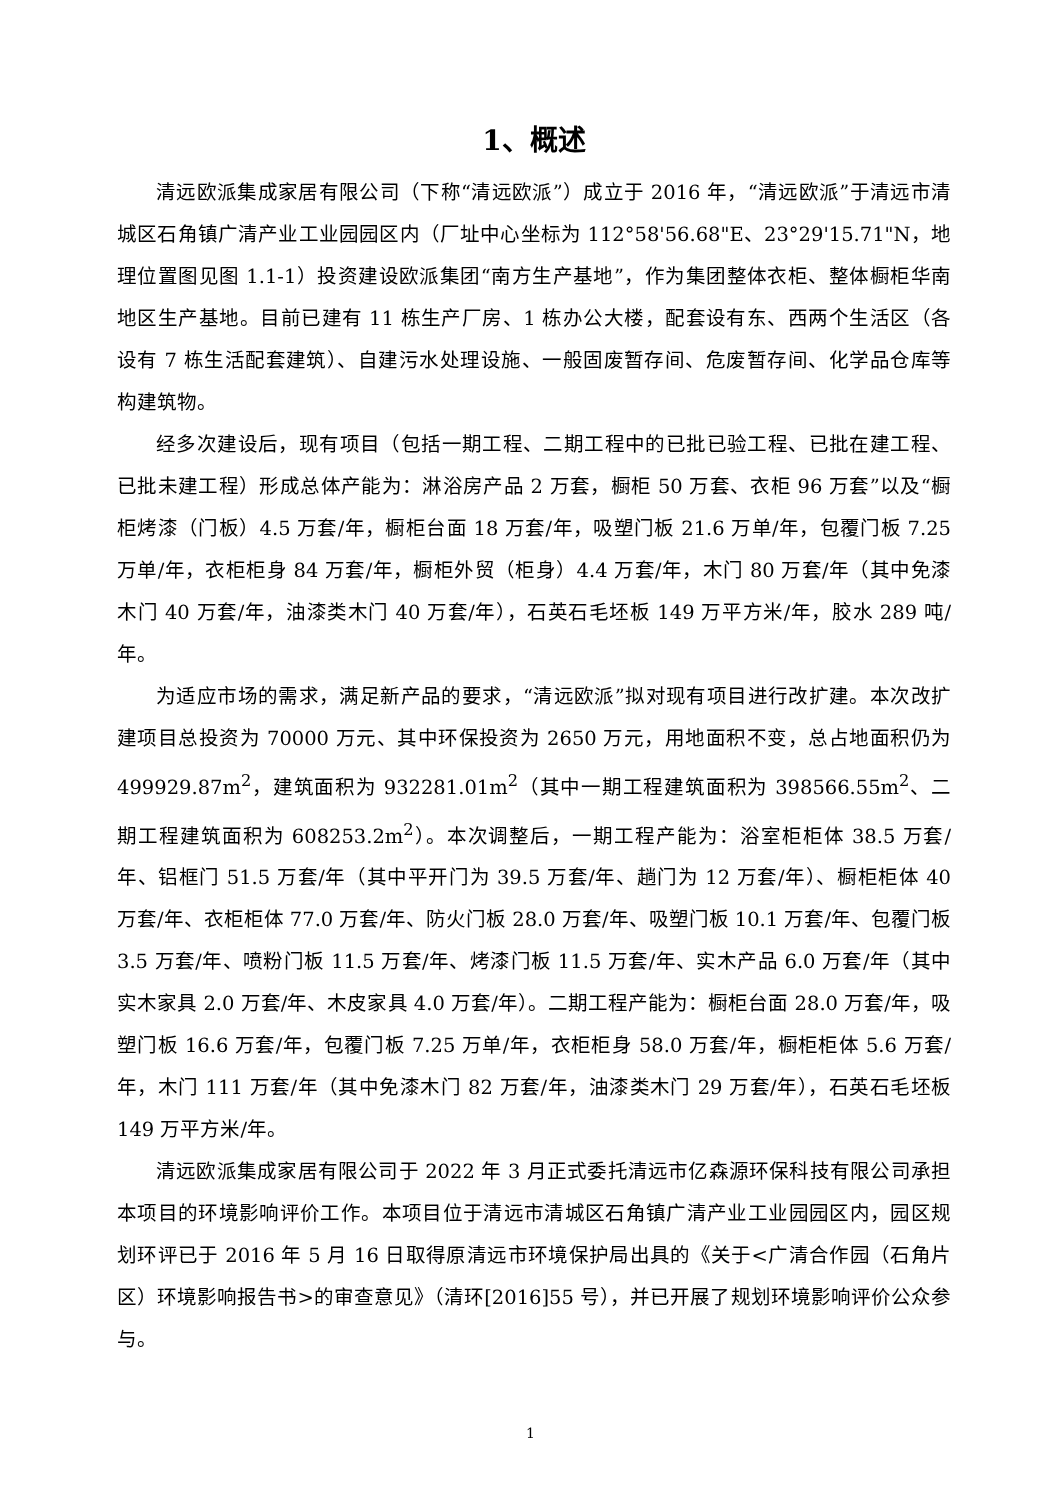1、概述
清远欧派集成家居有限公司（下称“清远欧派”）成立于 2016 年，“清远欧派”于清远市清城区石角镇广清产业工业园园区内（厂址中心坐标为 112°58'56.68"E、23°29'15.71"N，地理位置图见图 1.1-1）投资建设欧派集团“南方生产基地”，作为集团整体衣柜、整体橱柜华南地区生产基地。目前已建有 11 栋生产厂房、1 栋办公大楼，配套设有东、西两个生活区（各设有 7 栋生活配套建筑）、自建污水处理设施、一般固废暂存间、危废暂存间、化学品仓库等构建筑物。
经多次建设后，现有项目（包括一期工程、二期工程中的已批已验工程、已批在建工程、已批未建工程）形成总体产能为：淋浴房产品 2 万套，橱柜 50 万套、衣柜 96 万套”以及“橱柜烤漆（门板）4.5 万套/年，橱柜台面 18 万套/年，吸塑门板 21.6 万单/年，包覆门板 7.25 万单/年，衣柜柜身 84 万套/年，橱柜外贸（柜身）4.4 万套/年，木门 80 万套/年（其中免漆木门 40 万套/年，油漆类木门 40 万套/年），石英石毛坯板 149 万平方米/年，胶水 289 吨/年。
为适应市场的需求，满足新产品的要求，“清远欧派”拟对现有项目进行改扩建。本次改扩建项目总投资为 70000 万元、其中环保投资为 2650 万元，用地面积不变，总占地面积仍为 499929.87m<sup>2</sup>，建筑面积为 932281.01m<sup>2</sup>（其中一期工程建筑面积为 398566.55m<sup>2</sup>、二期工程建筑面积为 608253.2m<sup>2</sup>）。本次调整后，一期工程产能为：浴室柜柜体 38.5 万套/年、铝框门 51.5 万套/年（其中平开门为 39.5 万套/年、趟门为 12 万套/年）、橱柜柜体 40 万套/年、衣柜柜体 77.0 万套/年、防火门板 28.0 万套/年、吸塑门板 10.1 万套/年、包覆门板 3.5 万套/年、喷粉门板 11.5 万套/年、烤漆门板 11.5 万套/年、实木产品 6.0 万套/年（其中实木家具 2.0 万套/年、木皮家具 4.0 万套/年）。二期工程产能为：橱柜台面 28.0 万套/年，吸塑门板 16.6 万套/年，包覆门板 7.25 万单/年，衣柜柜身 58.0 万套/年，橱柜柜体 5.6 万套/年，木门 111 万套/年（其中免漆木门 82 万套/年，油漆类木门 29 万套/年），石英石毛坯板 149 万平方米/年。
清远欧派集成家居有限公司于 2022 年 3 月正式委托清远市亿森源环保科技有限公司承担本项目的环境影响评价工作。本项目位于清远市清城区石角镇广清产业工业园园区内，园区规划环评已于 2016 年 5 月 16 日取得原清远市环境保护局出具的《关于<广清合作园（石角片区）环境影响报告书>的审查意见》（清环[2016]55 号），并已开展了规划环境影响评价公众参与。
1